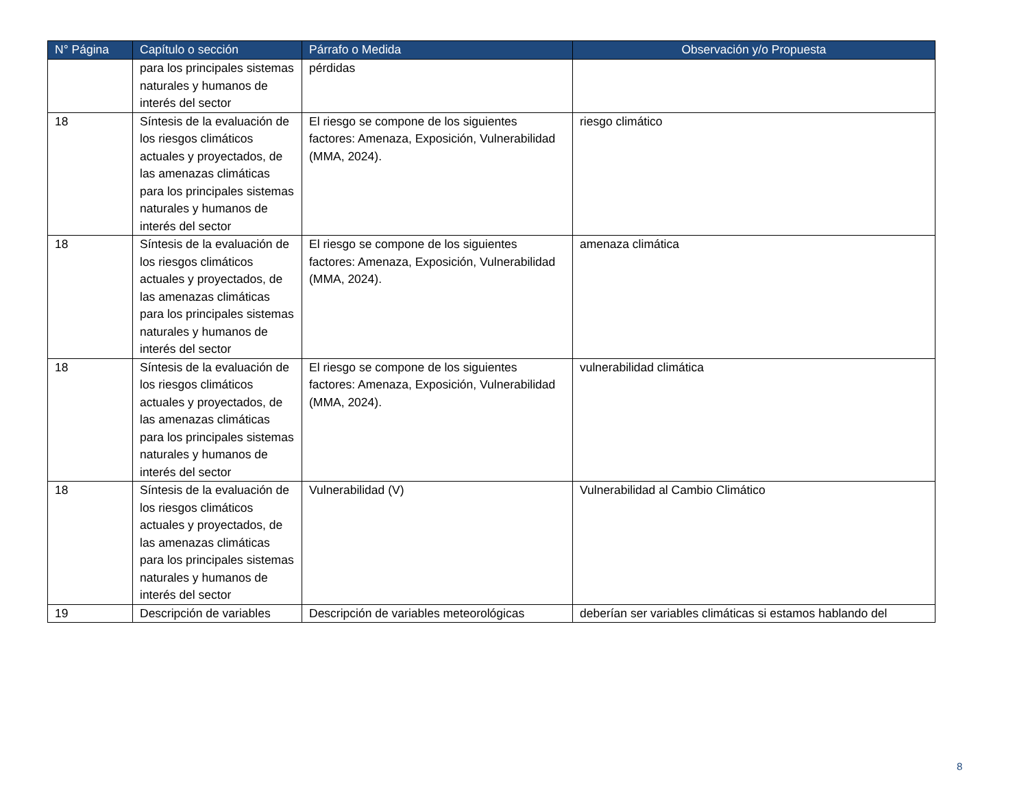| N° Página | Capítulo o sección | Párrafo o Medida | Observación y/o Propuesta |
| --- | --- | --- | --- |
| | para los principales sistemas naturales y humanos de interés del sector | pérdidas | |
| 18 | Síntesis de la evaluación de los riesgos climáticos actuales y proyectados, de las amenazas climáticas para los principales sistemas naturales y humanos de interés del sector | El riesgo se compone de los siguientes factores: Amenaza, Exposición, Vulnerabilidad (MMA, 2024). | riesgo climático |
| 18 | Síntesis de la evaluación de los riesgos climáticos actuales y proyectados, de las amenazas climáticas para los principales sistemas naturales y humanos de interés del sector | El riesgo se compone de los siguientes factores: Amenaza, Exposición, Vulnerabilidad (MMA, 2024). | amenaza climática |
| 18 | Síntesis de la evaluación de los riesgos climáticos actuales y proyectados, de las amenazas climáticas para los principales sistemas naturales y humanos de interés del sector | El riesgo se compone de los siguientes factores: Amenaza, Exposición, Vulnerabilidad (MMA, 2024). | vulnerabilidad climática |
| 18 | Síntesis de la evaluación de los riesgos climáticos actuales y proyectados, de las amenazas climáticas para los principales sistemas naturales y humanos de interés del sector | Vulnerabilidad (V) | Vulnerabilidad al Cambio Climático |
| 19 | Descripción de variables | Descripción de variables meteorológicas | deberían ser variables climáticas si estamos hablando del |
8